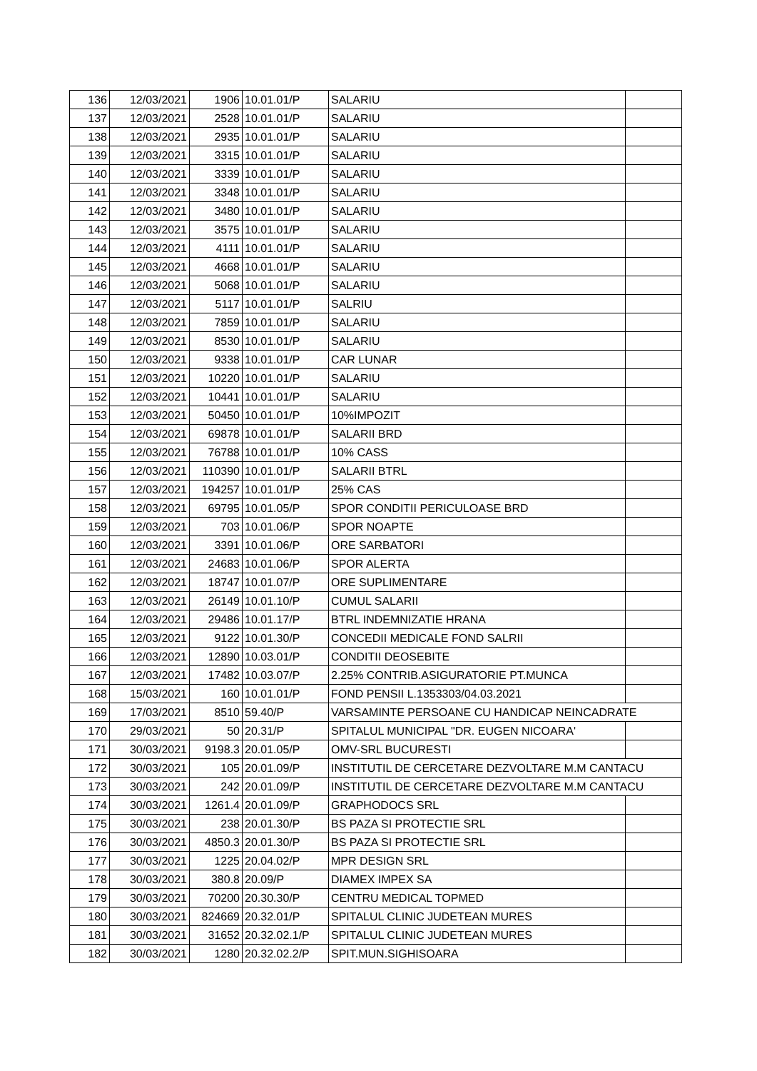| 136 | 12/03/2021 | 1906 | 10.01.01/P | SALARIU | |
| 137 | 12/03/2021 | 2528 | 10.01.01/P | SALARIU | |
| 138 | 12/03/2021 | 2935 | 10.01.01/P | SALARIU | |
| 139 | 12/03/2021 | 3315 | 10.01.01/P | SALARIU | |
| 140 | 12/03/2021 | 3339 | 10.01.01/P | SALARIU | |
| 141 | 12/03/2021 | 3348 | 10.01.01/P | SALARIU | |
| 142 | 12/03/2021 | 3480 | 10.01.01/P | SALARIU | |
| 143 | 12/03/2021 | 3575 | 10.01.01/P | SALARIU | |
| 144 | 12/03/2021 | 4111 | 10.01.01/P | SALARIU | |
| 145 | 12/03/2021 | 4668 | 10.01.01/P | SALARIU | |
| 146 | 12/03/2021 | 5068 | 10.01.01/P | SALARIU | |
| 147 | 12/03/2021 | 5117 | 10.01.01/P | SALRIU | |
| 148 | 12/03/2021 | 7859 | 10.01.01/P | SALARIU | |
| 149 | 12/03/2021 | 8530 | 10.01.01/P | SALARIU | |
| 150 | 12/03/2021 | 9338 | 10.01.01/P | CAR LUNAR | |
| 151 | 12/03/2021 | 10220 | 10.01.01/P | SALARIU | |
| 152 | 12/03/2021 | 10441 | 10.01.01/P | SALARIU | |
| 153 | 12/03/2021 | 50450 | 10.01.01/P | 10%IMPOZIT | |
| 154 | 12/03/2021 | 69878 | 10.01.01/P | SALARII BRD | |
| 155 | 12/03/2021 | 76788 | 10.01.01/P | 10% CASS | |
| 156 | 12/03/2021 | 110390 | 10.01.01/P | SALARII BTRL | |
| 157 | 12/03/2021 | 194257 | 10.01.01/P | 25% CAS | |
| 158 | 12/03/2021 | 69795 | 10.01.05/P | SPOR CONDITII PERICULOASE BRD | |
| 159 | 12/03/2021 | 703 | 10.01.06/P | SPOR NOAPTE | |
| 160 | 12/03/2021 | 3391 | 10.01.06/P | ORE SARBATORI | |
| 161 | 12/03/2021 | 24683 | 10.01.06/P | SPOR ALERTA | |
| 162 | 12/03/2021 | 18747 | 10.01.07/P | ORE SUPLIMENTARE | |
| 163 | 12/03/2021 | 26149 | 10.01.10/P | CUMUL SALARII | |
| 164 | 12/03/2021 | 29486 | 10.01.17/P | BTRL INDEMNIZATIE HRANA | |
| 165 | 12/03/2021 | 9122 | 10.01.30/P | CONCEDII MEDICALE FOND SALRII | |
| 166 | 12/03/2021 | 12890 | 10.03.01/P | CONDITII DEOSEBITE | |
| 167 | 12/03/2021 | 17482 | 10.03.07/P | 2.25% CONTRIB.ASIGURATORIE PT.MUNCA | |
| 168 | 15/03/2021 | 160 | 10.01.01/P | FOND PENSII L.1353303/04.03.2021 | |
| 169 | 17/03/2021 | 8510 | 59.40/P | VARSAMINTE PERSOANE CU HANDICAP NEINCADRATE | |
| 170 | 29/03/2021 | 50 | 20.31/P | SPITALUL MUNICIPAL "DR. EUGEN NICOARA' | |
| 171 | 30/03/2021 | 9198.3 | 20.01.05/P | OMV-SRL BUCURESTI | |
| 172 | 30/03/2021 | 105 | 20.01.09/P | INSTITUTIL DE CERCETARE DEZVOLTARE M.M CANTACU | |
| 173 | 30/03/2021 | 242 | 20.01.09/P | INSTITUTIL DE CERCETARE DEZVOLTARE M.M CANTACU | |
| 174 | 30/03/2021 | 1261.4 | 20.01.09/P | GRAPHODOCS SRL | |
| 175 | 30/03/2021 | 238 | 20.01.30/P | BS PAZA SI PROTECTIE SRL | |
| 176 | 30/03/2021 | 4850.3 | 20.01.30/P | BS PAZA SI PROTECTIE SRL | |
| 177 | 30/03/2021 | 1225 | 20.04.02/P | MPR DESIGN SRL | |
| 178 | 30/03/2021 | 380.8 | 20.09/P | DIAMEX IMPEX SA | |
| 179 | 30/03/2021 | 70200 | 20.30.30/P | CENTRU MEDICAL TOPMED | |
| 180 | 30/03/2021 | 824669 | 20.32.01/P | SPITALUL CLINIC JUDETEAN MURES | |
| 181 | 30/03/2021 | 31652 | 20.32.02.1/P | SPITALUL CLINIC JUDETEAN MURES | |
| 182 | 30/03/2021 | 1280 | 20.32.02.2/P | SPIT.MUN.SIGHISOARA | |